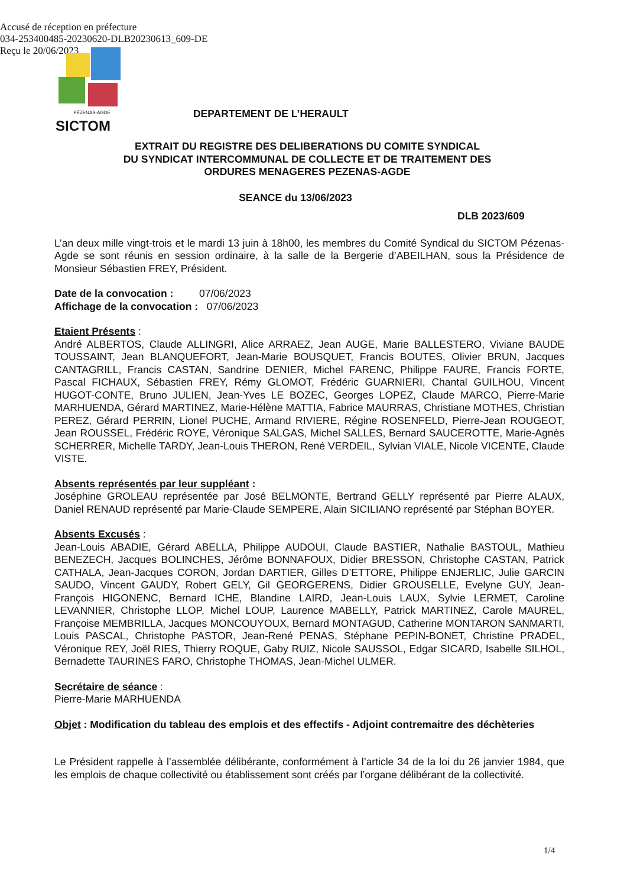Accusé de réception en préfecture
034-253400485-20230620-DLB20230613_609-DE
Reçu le 20/06/2023
PÉZENAS-AGDE
SICTOM
DEPARTEMENT DE L’HERAULT
EXTRAIT DU REGISTRE DES DELIBERATIONS DU COMITE SYNDICAL
DU SYNDICAT INTERCOMMUNAL DE COLLECTE ET DE TRAITEMENT DES
ORDURES MENAGERES PEZENAS-AGDE
SEANCE du 13/06/2023
DLB 2023/609
L’an deux mille vingt-trois et le mardi 13 juin à 18h00, les membres du Comité Syndical du SICTOM Pézenas-Agde se sont réunis en session ordinaire, à la salle de la Bergerie d’ABEILHAN, sous la Présidence de Monsieur Sébastien FREY, Président.
Date de la convocation : 07/06/2023
Affichage de la convocation : 07/06/2023
Etaient Présents :
André ALBERTOS, Claude ALLINGRI, Alice ARRAEZ, Jean AUGE, Marie BALLESTERO, Viviane BAUDE TOUSSAINT, Jean BLANQUEFORT, Jean-Marie BOUSQUET, Francis BOUTES, Olivier BRUN, Jacques CANTAGRILL, Francis CASTAN, Sandrine DENIER, Michel FARENC, Philippe FAURE, Francis FORTE, Pascal FICHAUX, Sébastien FREY, Rémy GLOMOT, Frédéric GUARNIERI, Chantal GUILHOU, Vincent HUGOT-CONTE, Bruno JULIEN, Jean-Yves LE BOZEC, Georges LOPEZ, Claude MARCO, Pierre-Marie MARHUENDA, Gérard MARTINEZ, Marie-Hélène MATTIA, Fabrice MAURRAS, Christiane MOTHES, Christian PEREZ, Gérard PERRIN, Lionel PUCHE, Armand RIVIERE, Régine ROSENFELD, Pierre-Jean ROUGEOT, Jean ROUSSEL, Frédéric ROYE, Véronique SALGAS, Michel SALLES, Bernard SAUCEROTTE, Marie-Agnès SCHERRER, Michelle TARDY, Jean-Louis THERON, René VERDEIL, Sylvian VIALE, Nicole VICENTE, Claude VISTE.
Absents représentés par leur suppléant :
Joséphine GROLEAU représentée par José BELMONTE, Bertrand GELLY représenté par Pierre ALAUX, Daniel RENAUD représenté par Marie-Claude SEMPERE, Alain SICILIANO représenté par Stéphan BOYER.
Absents Excusés :
Jean-Louis ABADIE, Gérard ABELLA, Philippe AUDOUI, Claude BASTIER, Nathalie BASTOUL, Mathieu BENEZECH, Jacques BOLINCHES, Jérôme BONNAFOUX, Didier BRESSON, Christophe CASTAN, Patrick CATHALA, Jean-Jacques CORON, Jordan DARTIER, Gilles D’ETTORE, Philippe ENJERLIC, Julie GARCIN SAUDO, Vincent GAUDY, Robert GELY, Gil GEORGERENS, Didier GROUSELLE, Evelyne GUY, Jean-François HIGONENC, Bernard ICHE, Blandine LAIRD, Jean-Louis LAUX, Sylvie LERMET, Caroline LEVANNIER, Christophe LLOP, Michel LOUP, Laurence MABELLY, Patrick MARTINEZ, Carole MAUREL, Françoise MEMBRILLA, Jacques MONCOUYOUX, Bernard MONTAGUD, Catherine MONTARON SANMARTI, Louis PASCAL, Christophe PASTOR, Jean-René PENAS, Stéphane PEPIN-BONET, Christine PRADEL, Véronique REY, Joël RIES, Thierry ROQUE, Gaby RUIZ, Nicole SAUSSOL, Edgar SICARD, Isabelle SILHOL, Bernadette TAURINES FARO, Christophe THOMAS, Jean-Michel ULMER.
Secrétaire de séance :
Pierre-Marie MARHUENDA
Objet : Modification du tableau des emplois et des effectifs - Adjoint contremaitre des déchèteries
Le Président rappelle à l’assemblée délibérante, conformément à l’article 34 de la loi du 26 janvier 1984, que les emplois de chaque collectivité ou établissement sont créés par l’organe délibérant de la collectivité.
1/4